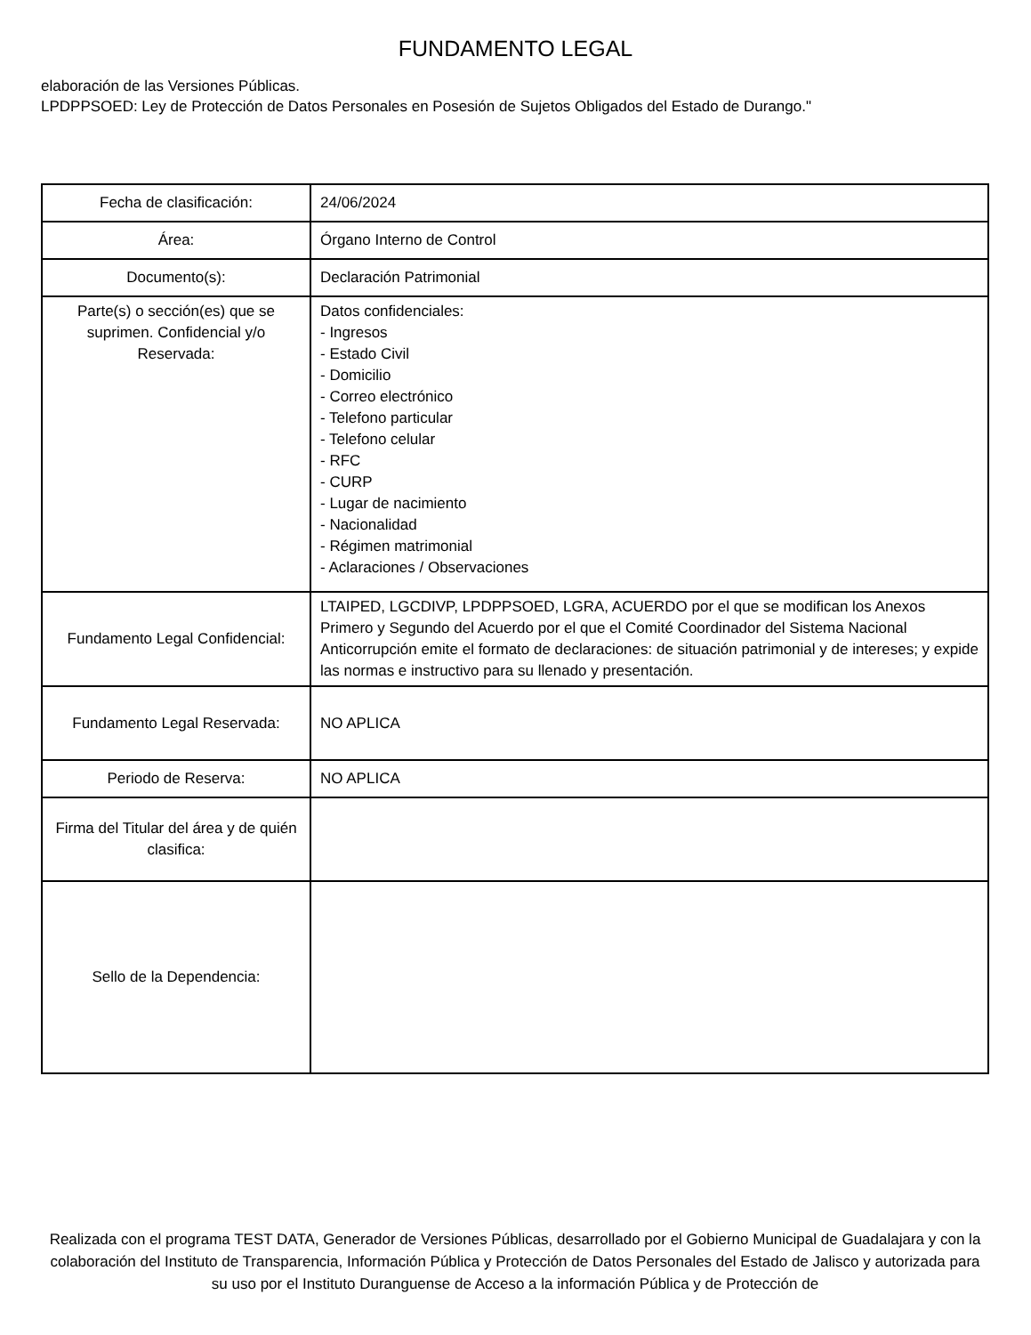FUNDAMENTO LEGAL
elaboración de las Versiones Públicas.
LPDPPSOED: Ley de Protección de Datos Personales en Posesión de Sujetos Obligados del Estado de Durango."
| Fecha de clasificación: | 24/06/2024 |
| Área: | Órgano Interno de Control |
| Documento(s): | Declaración Patrimonial |
| Parte(s) o sección(es) que se suprimen. Confidencial y/o Reservada: | Datos confidenciales: - Ingresos - Estado Civil - Domicilio - Correo electrónico - Telefono particular - Telefono celular - RFC - CURP - Lugar de nacimiento - Nacionalidad - Régimen matrimonial - Aclaraciones / Observaciones |
| Fundamento Legal Confidencial: | LTAIPED, LGCDIVP, LPDPPSOED, LGRA, ACUERDO por el que se modifican los Anexos Primero y Segundo del Acuerdo por el que el Comité Coordinador del Sistema Nacional Anticorrupción emite el formato de declaraciones: de situación patrimonial y de intereses; y expide las normas e instructivo para su llenado y presentación. |
| Fundamento Legal Reservada: | NO APLICA |
| Periodo de Reserva: | NO APLICA |
| Firma del Titular del área y de quién clasifica: | |
| Sello de la Dependencia: | |
Realizada con el programa TEST DATA, Generador de Versiones Públicas, desarrollado por el Gobierno Municipal de Guadalajara y con la colaboración del Instituto de Transparencia, Información Pública y Protección de Datos Personales del Estado de Jalisco y autorizada para su uso por el Instituto Duranguense de Acceso a la información Pública y de Protección de